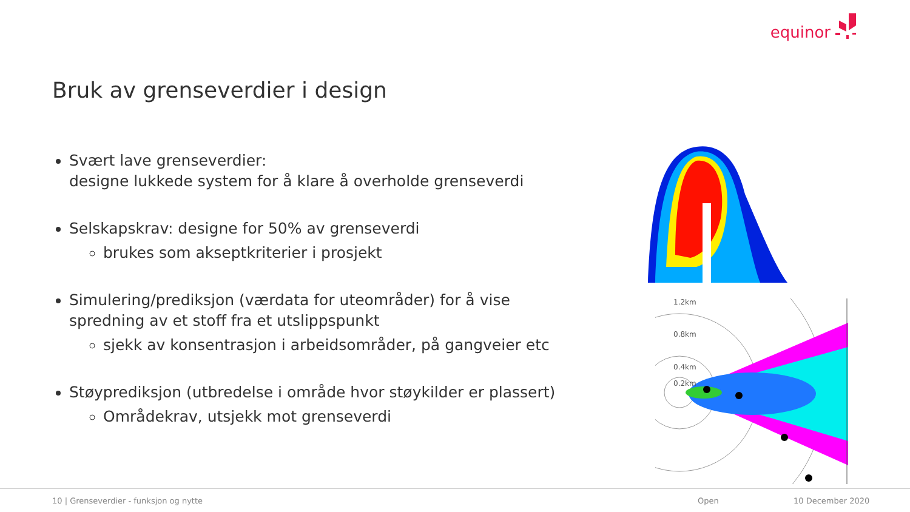equinor
Bruk av grenseverdier i design
Svært lave grenseverdier:
designe lukkede system for å klare å overholde grenseverdi
Selskapskrav: designe for 50% av grenseverdi
brukes som akseptkriterier i prosjekt
Simulering/prediksjon (værdata for uteområder) for å vise spredning av et stoff fra et utslippspunkt
sjekk av konsentrasjon i arbeidsområder, på gangveier etc
Støyprediksjon (utbredelse i område hvor støykilder er plassert)
Områdekrav, utsjekk mot grenseverdi
1.2km
0.8km
0.4km
0.2km
10 | Grenseverdier - funksjon og nytte Open 10 December 2020